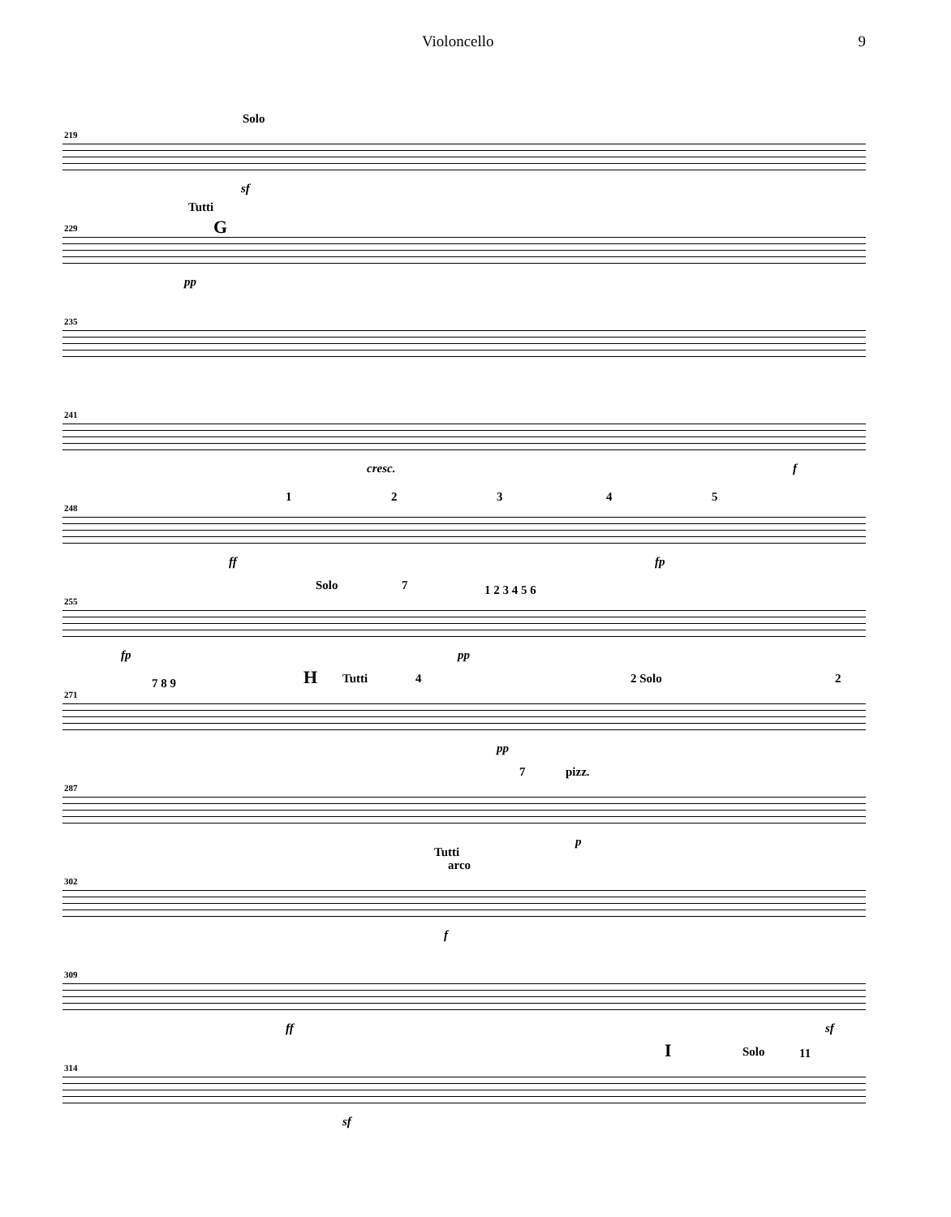Violoncello 9
219
Solo
sf
229
Tutti
G
pp
235
241
cresc. f
248
1 2 3 4 5
ff fp
255
Solo 7 1 2 3 4 5 6
fp pp
271
7 8 9 H Tutti 4 2 Solo 2
pp
287
7 pizz.
p
302
Tutti
arco
f
309
ff sf
314
I Solo 11
sf